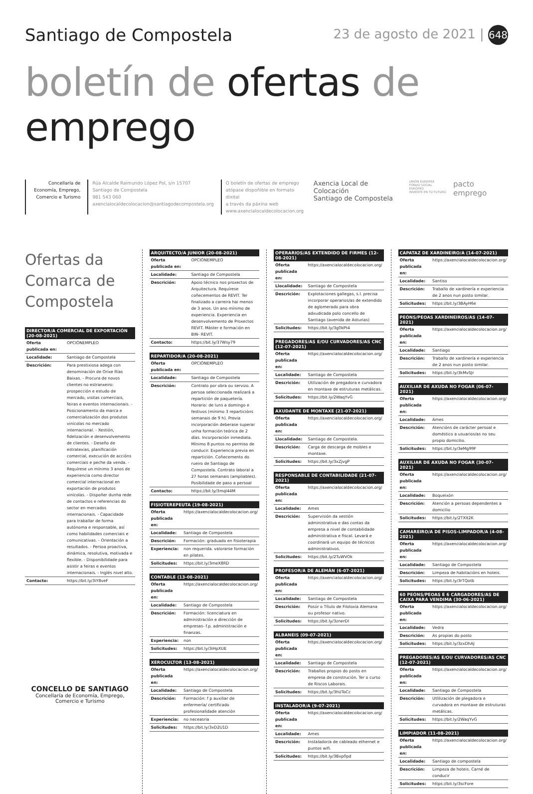Santiago de Compostela
23 de agosto de 2021 | 648
boletín de ofertas de emprego
Concellaría de Economía, Emprego, Comercio e Turismo
Rúa Alcalde Raimundo López Pol, s/n 15707
Santiago de Compostela
981 543 060
axencialocaldecolocacion@santiagodecompostela.org
O boletín de ofertas de emprego
atópase dispoñible en formato dixital
a través da páxina web
www.axencialocaldecolocacion.org
Axencia Local de Colocación
Santiago de Compostela UNIÓN EUROPEA
FONDO SOCIAL EUROPEO
INVIERTE EN TU FUTURO pacto emprego
Ofertas da Comarca de Compostela
DIRECTOR/A COMERCIAL DE EXPORTACIÓN (20-08-2021)
| Oferta publicada en: | OPCIÓNEMPLEO |
| Localidade: | Santiago de Compostela |
| Descrición: | Para prestixiosa adega con denominación de Orixe Rías Baixas. - Procura de novos clientes no estranxeiro: prospección e estudo de mercado, visitas comerciais, feiras e eventos internacionais. - Posicionamento da marca e comercialización dos produtos vinícolas no mercado internacional. - Xestión, fidelización e desenvolvemento de clientes. - Deseño de estratexias, planificación comercial, execución de accións comerciais e peche da venda. - Requírese un mínimo 3 anos de experiencia como director comercial internacional en exportación de produtos vinícolas. - Dispoñer dunha rede de contactos e referencias do sector en mercados internacionais. - Capacidade para traballar de forma autónoma e responsable, así como habilidades comerciais e comunicativas. - Orientación a resultados. - Persoa proactiva, dinámica, resolutiva, motivada e flexible. - Disponibilidade para asistir a feiras e eventos internacionais. - Inglés nivel alto. |
| Contacto: | https://bit.ly/3iY8veF |
CONCELLO DE SANTIAGO
Concellaría de Economía, Emprego, Comercio e Turismo
ARQUITECTO/A JUNIOR (20-08-2021)
| Oferta publicada en: | OPCIÓNEMPLEO |
| Localidade: | Santiago de Compostela |
| Descrición: | Apoio técnico nos proxectos de Arquitectura. Requírese coñecementos de REVIT. Ter finalizado a carreira hai menos de 3 anos. Un ano mínimo de experiencia. Experiencia en desenvolvemento de Proxectos REVIT. Máster e formación en BIN- REVIT. |
| Contacto: | https://bit.ly/37Wsy79 |
REPARTIDOR/A (20-08-2021)
| Oferta publicada en: | OPCIÓNEMPLEO |
| Localidade: | Santiago de Compostela |
| Descrición: | Contrato por obra ou servizo. A persoa seleccionada realizará a repartición de paquetería. Horario: de luns a domingo e festivos (mínimo 3 reparticións semanais de 9 h). Previa incorporación deberase superar unha formación teórica de 2 días. Incorporación inmediata. Mínimo 8 puntos no permiso de conducir. Experiencia previa en repartición. Coñecemento do rueiro de Santiago de Compostela. Contrato laboral a 27 horas semanais (ampliables). Posibilidade de paso a persoal |
| Contacto: | https://bit.ly/3mql44M |
FISIOTEREPEUTA (19-08-2021)
| Oferta publicada en: | https://axencialocaldecolocacion.org/ |
| Localidade: | Santiago de Compostela |
| Descrición: | Formación: graduado en fisioterapia |
| Experiencia: | non requerida. valorarse formación en pilates. |
| Solicitudes: | https://bit.ly/3meX8RD |
CONTABLE (13-08-2021)
| Oferta publicada en: | https://axencialocaldecolocacion.org/ |
| Localidade: | Santiago de Compostela |
| Descrición: | Formación: licenciatura en administración e dirección de empresas- f.p. administración e finanzas. |
| Experiencia: | non |
| Solicitudes: | https://bit.ly/3iHpXUE |
XEROCULTOR (13-08-2021)
| Oferta publicada en: | https://axencialocaldecolocacion.org/ |
| Localidade: | Santiago de Compostela |
| Descrición: | Formación: f p auxiliar de enfermería/ certificado profesionalidade atención |
| Experiencia: | no neceasria |
| Solicitudes: | https://bit.ly/3xD2U1D |
OPERARIOS/AS EXTENDIDO DE FIRMES (12-08-2021)
| Oferta publicada en: | https://axencialocaldecolocacion.org/ |
| Llocalidade: | Santiago de Compostela |
| Descrición: | Explotaciones gallegas, s.l. precisa incorporar operarios/as de extendido de aglomerado para obra adxudicada polo concello de Santiago (avenida de Asturias) |
| Solicitudes: | https://bit.ly/3g0kPt4 |
PREGADORES/AS E/OU CURVADORES/AS CNC (12-07-2021)
| Oferta publicada en: | https://axencialocaldecolocacion.org/ |
| Localidade: | Santiago de Compostela |
| Descrición: | Utilización de pregadora e curvadora en montaxe de estruturas metálicas. |
| Solicitudes: | https://bit.ly/2WaqYvG |
AXUDANTE DE MONTAXE (21-07-2021)
| Oferta publicada en: | https://axencialocaldecolocacion.org/ |
| Llocalidade: | Santiago de Compostela. |
| Descrición: | Carga de descarga de mobles e montaxe. |
| Solicitudes: | https://bit.ly/3xZjvgP |
RESPONSABLE DE CONTABILIDADE (21-07-2021)
| Oferta publicada en: | https://axencialocaldecolocacion.org/ |
| Localidade: | Ames |
| Descrición: | Supervisión da xestión administrativa e das contas da empresa a nivel de contabilidade administrativa e fiscal. Levará e coordinará un equipo de técnicos administrativos. |
| Solicitudes: | https://bit.ly/2TuWVOk |
PROFESOR/A DE ALEMÁN (6-07-2021)
| Oferta publicada en: | https://axencialocaldecolocacion.org/ |
| Localidade: | Santiago de Compostela |
| Descrición: | Posúr o Título de Filoloxía Alemana ou profesor nativo. |
| Solicitudes: | https://bit.ly/3znerDI |
ALBANEIS (09-07-2021)
| Oferta publicada en: | https://axencialocaldecolocacion.org/ |
| Localidade: | Santiago de Compostela |
| Descrición: | Traballos propios do posto en empresa de construción. Ter o curso de Riscos Laborais. |
| Solicitudes: | https://bit.ly/3hUToCc |
INSTALADOR/A (9-07-2021)
| Oferta publicada en: | https://axencialocaldecolocacion.org/ |
| Localidade: | Ames |
| Descrición: | Instalador/a de cableado ethernet e puntos wifi. |
| Solicitudes: | https://bit.ly/3Bxp0pd |
CAPATAZ DE XARDINEIRO/A (14-07-2021)
| Oferta publicada en: | https://axencialocaldecolocacion.org/ |
| Localidade: | Santiso |
| Descrición: | Traballo de xardinería e experiencia de 2 anos nun posto similar. |
| Solicitudes: | https://bit.ly/3BAyH6e |
PEÓNS/PEOAS XARDINEIROS/AS (14-07-2021)
| Oferta publicada en: | https://axencialocaldecolocacion.org/ |
| Localidade: | Santiago |
| Descrición: | Traballo de xardinería e experiencia de 2 anos nun posto similar. |
| Solicitudes: | https://bit.ly/3kMvSJr |
AUXILIAR DE AXUDA NO FOGAR (06-07-2021)
| Oferta publicada en: | https://axencialocaldecolocacion.org/ |
| Localidade: | Ames |
| Descrición: | Atencións de carácter persoal e doméstico a usuarios/as no seu propio domicilio. |
| Solicitudes: | https://bit.ly/3eMg99F |
AUXILIAR DE AXUDA NO FOGAR (30-07-2021)
| Oferta publicada en: | https://axencialocaldecolocacion.org/ |
| Localidade: | Boqueixón |
| Descrición: | Atención a persoas dependentes a domicilio |
| Solicitudes: | https://bit.ly/2TXIt2K |
CAMAREIRO/A DE PISOS-LIMPADOR/A (4-08-2021)
| Oferta publicada en: | https://axencialocaldecolocacion.org/ |
| Localidade: | Santiago de Compostela |
| Descrición: | Limpeza de habitacións en hoteis. |
| Solicitudes: | https://bit.ly/3rTQotb |
60 PEÓNS/PEOAS E 6 CARGADORES/AS DE CAIXA PARA VENDIMA (30-06-2021)
| Oferta publicada en: | https://axencialocaldecolocacion.org/ |
| Localidade: | Vedra |
| Descrición: | As propias do posto |
| Solicitudes: | https://bit.ly/3zxDhAJ |
PREGADORES/AS E/OU CURVADORES/AS CNC (12-07-2021)
| Oferta publicada en: | https://axencialocaldecolocacion.org/ |
| Localidade: | Santiago de Compostela |
| Descrición: | Utlilización de plegadora e curvadora en montaxe de estruturas metálicas. |
| Solicitudes: | https://bit.ly/2WaqYvG |
LIMPIADOR (11-08-2021)
| Oferta publicada en: | https://axencialocaldecolocacion.org/ |
| Localidade: | Santiago de compostela |
| Descrición: | Limpeza de hoteis. Carné de conducir |
| Solicitudes: | https://bit.ly/3scFore |